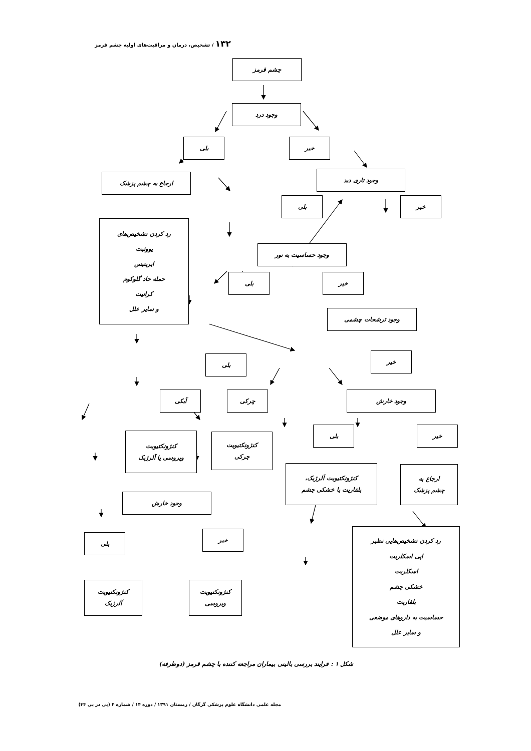۱۳۲ / تشخیص، درمان و مراقبت‌های اولیه چشم قرمز
چشم قرمز
وجود درد
بلی
خیر
ارجاع به چشم پزشک
وجود تاری دید
بلی
خیر
رد کردن تشخیص‌های
یووئیت
ایریتیس
حمله حاد گلوکوم
کراتیت
و سایر علل
وجود حساسیت به نور
بلی
خیر
وجود ترشحات چشمی
خیر
بلی
آبکی
چرکی
وجود خارش
کنژونکتیویت
ویروسی یا آلرژیک
کنژونکتیویت
چرکی
بلی
خیر
کنژونکتیویت آلرژیک،
بلفاریت یا خشکی چشم
ارجاع به
چشم پزشک
وجود خارش
بلی
خیر
رد کردن تشخیص‌هایی نظیر
اپی اسکلریت
اسکلریت
خشکی چشم
بلفاریت
حساسیت به داروهای موضعی
و سایر علل
کنژونکتیویت
آلرژیک
کنژونکتیویت
ویروسی
شکل ۱ : فرایند بررسی بالینی بیماران مراجعه کننده با چشم قرمز (دوطرفه)
مجله علمی دانشگاه علوم پزشکی گرگان / زمستان ۱۳۹۱ / دوره ۱۴ / شماره ۴ (پی در پی ۴۴)